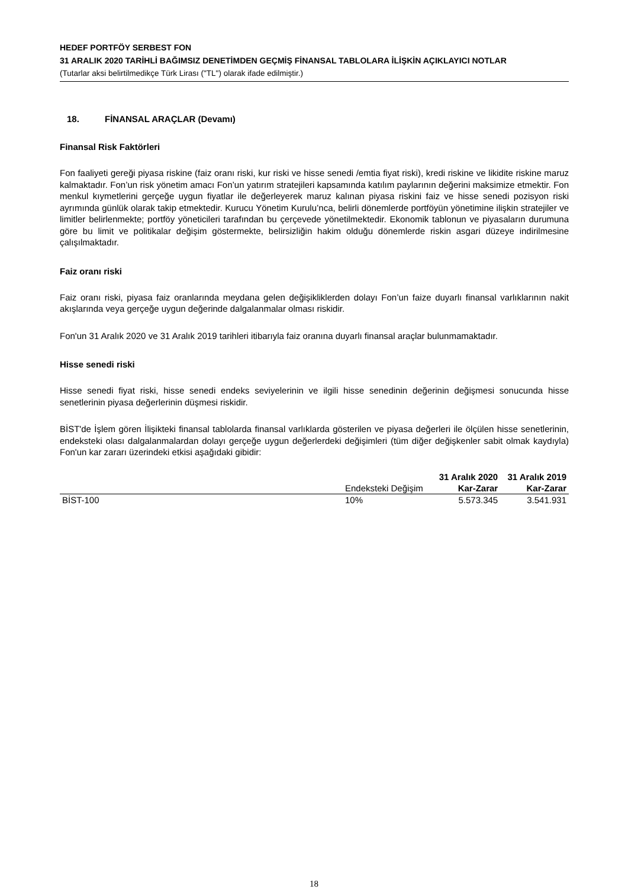HEDEF PORTFÖY SERBEST FON
31 ARALIK 2020 TARİHLİ BAĞIMSIZ DENETİMDEN GEÇMİŞ FİNANSAL TABLOLARA İLİŞKİN AÇIKLAYICI NOTLAR
(Tutarlar aksi belirtilmedikçe Türk Lirası ("TL") olarak ifade edilmiştir.)
18. FİNANSAL ARAÇLAR (Devamı)
Finansal Risk Faktörleri
Fon faaliyeti gereği piyasa riskine (faiz oranı riski, kur riski ve hisse senedi /emtia fiyat riski), kredi riskine ve likidite riskine maruz kalmaktadır. Fon’un risk yönetim amacı Fon’un yatırım stratejileri kapsamında katılım paylarının değerini maksimize etmektir. Fon menkul kıymetlerini gerçeğe uygun fiyatlar ile değerleyerek maruz kalınan piyasa riskini faiz ve hisse senedi pozisyon riski ayrımında günlük olarak takip etmektedir. Kurucu Yönetim Kurulu’nca, belirli dönemlerde portföyün yönetimine ilişkin stratejiler ve limitler belirlenmekte; portföy yöneticileri tarafından bu çerçevede yönetilmektedir. Ekonomik tablonun ve piyasaların durumuna göre bu limit ve politikalar değişim göstermekte, belirsizliğin hakim olduğu dönemlerde riskin asgari düzeye indirilmesine çalışılmaktadır.
Faiz oranı riski
Faiz oranı riski, piyasa faiz oranlarında meydana gelen değişikliklerden dolayı Fon’un faize duyarlı finansal varlıklarının nakit akışlarında veya gerçeğe uygun değerinde dalgalanmalar olması riskidir.
Fon'un 31 Aralık 2020 ve 31 Aralık 2019 tarihleri itibarıyla faiz oranına duyarlı finansal araçlar bulunmamaktadır.
Hisse senedi riski
Hisse senedi fiyat riski, hisse senedi endeks seviyelerinin ve ilgili hisse senedinin değerinin değişmesi sonucunda hisse senetlerinin piyasa değerlerinin düşmesi riskidir.
BİST'de İşlem gören İlişikteki finansal tablolarda finansal varlıklarda gösterilen ve piyasa değerleri ile ölçülen hisse senetlerinin, endeksteki olası dalgalanmalardan dolayı gerçeğe uygun değerlerdeki değişimleri (tüm diğer değişkenler sabit olmak kaydıyla) Fon'un kar zararı üzerindeki etkisi aşağıdaki gibidir:
| | | 31 Aralık 2020 | 31 Aralık 2019 |
| | Endeksteki Değişim | Kar-Zarar | Kar-Zarar |
| BİST-100 | 10% | 5.573.345 | 3.541.931 |
18